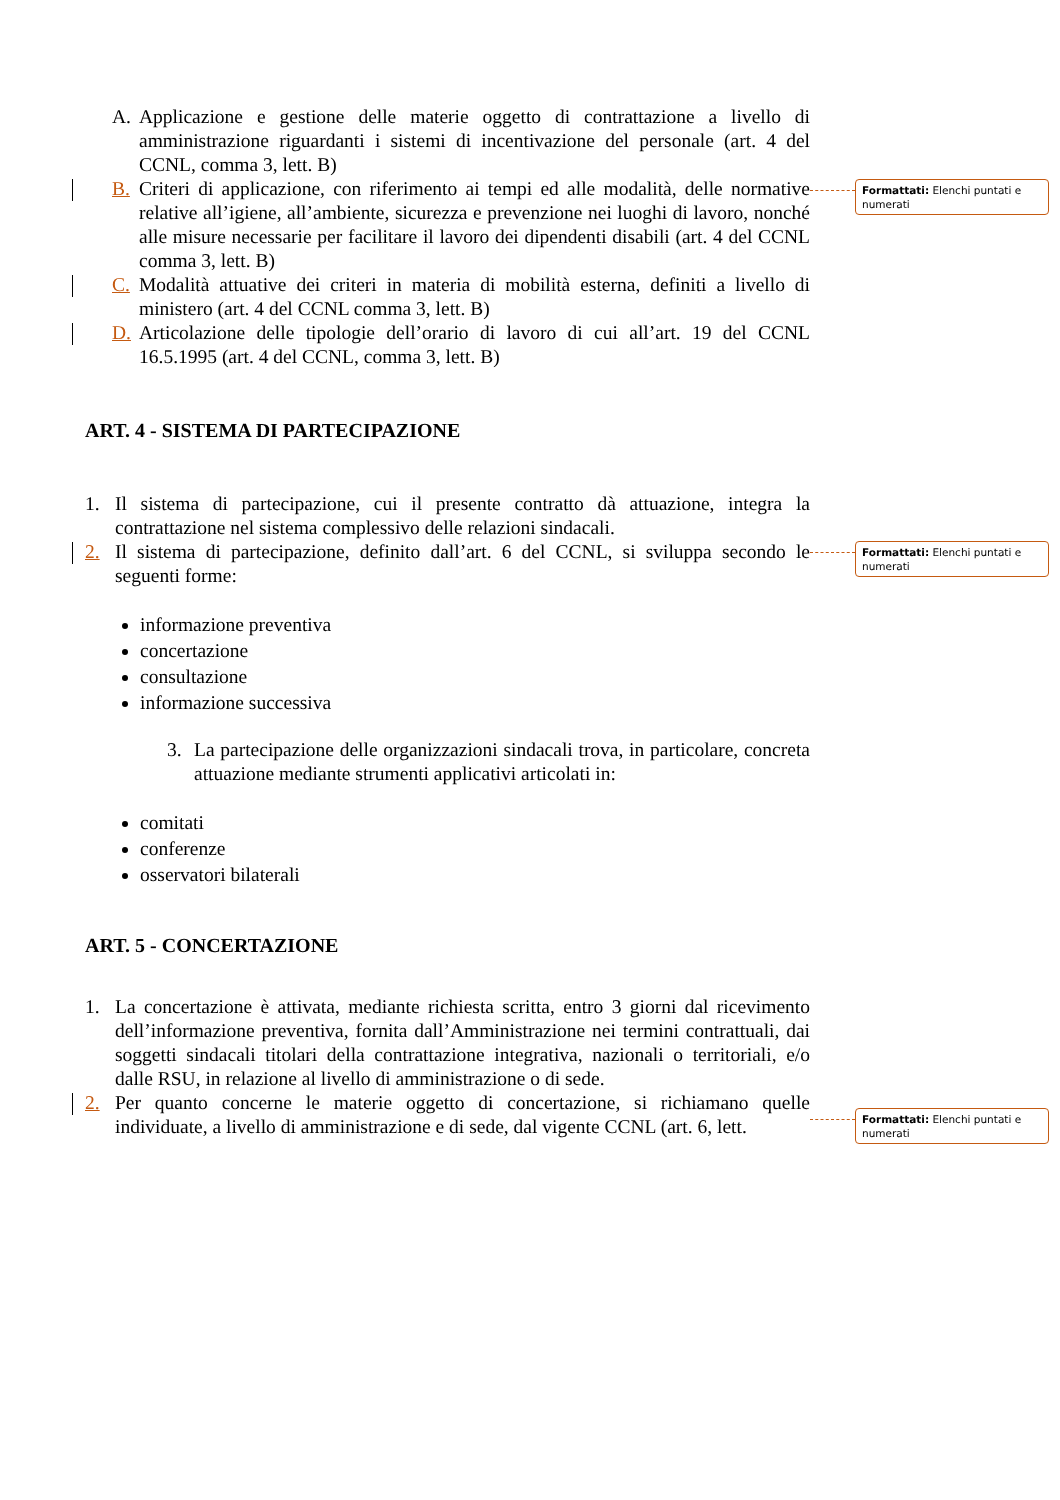A. Applicazione e gestione delle materie oggetto di contrattazione a livello di amministrazione riguardanti i sistemi di incentivazione del personale (art. 4 del CCNL, comma 3, lett. B)
B. Criteri di applicazione, con riferimento ai tempi ed alle modalità, delle normative relative all’igiene, all’ambiente, sicurezza e prevenzione nei luoghi di lavoro, nonché alle misure necessarie per facilitare il lavoro dei dipendenti disabili (art. 4 del CCNL comma 3, lett. B)
C. Modalità attuative dei criteri in materia di mobilità esterna, definiti a livello di ministero (art. 4 del CCNL comma 3, lett. B)
D. Articolazione delle tipologie dell’orario di lavoro di cui all’art. 19 del CCNL 16.5.1995 (art. 4 del CCNL, comma 3, lett. B)
ART. 4 - SISTEMA DI PARTECIPAZIONE
1. Il sistema di partecipazione, cui il presente contratto dà attuazione, integra la contrattazione nel sistema complessivo delle relazioni sindacali.
2. Il sistema di partecipazione, definito dall’art. 6 del CCNL, si sviluppa secondo le seguenti forme:
informazione preventiva
concertazione
consultazione
informazione successiva
3. La partecipazione delle organizzazioni sindacali trova, in particolare, concreta attuazione mediante strumenti applicativi articolati in:
comitati
conferenze
osservatori bilaterali
ART. 5 - CONCERTAZIONE
1. La concertazione è attivata, mediante richiesta scritta, entro 3 giorni dal ricevimento dell’informazione preventiva, fornita dall’Amministrazione nei termini contrattuali, dai soggetti sindacali titolari della contrattazione integrativa, nazionali o territoriali, e/o dalle RSU, in relazione al livello di amministrazione o di sede.
2. Per quanto concerne le materie oggetto di concertazione, si richiamano quelle individuate, a livello di amministrazione e di sede, dal vigente CCNL (art. 6, lett.
Formattati: Elenchi puntati e numerati
Formattati: Elenchi puntati e numerati
Formattati: Elenchi puntati e numerati